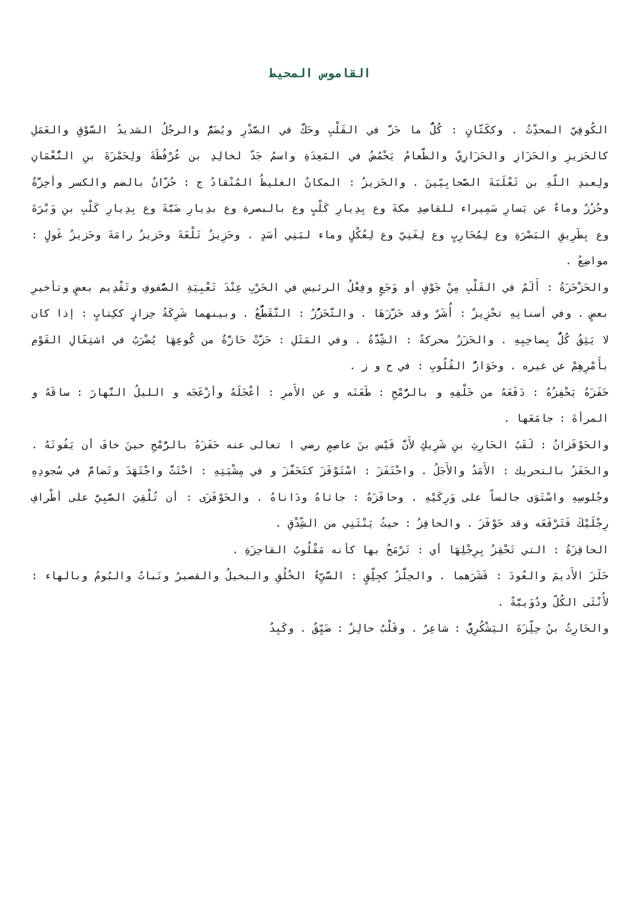القاموس المحيط
الكُوفِيّ المحدِّثُ . وككَتّانٍ : كُلُّ ما حَزَّ في القَلْبِ وحَكَّ في الصَّدْرِ ويُضَمُّ والرجُلُ الشديدُ السَّوْقِ والعَمَلِ كالحَزيزِ والحَزَازِ والحَزَازِيّ والطَّعامُ يَحْمُضُ في المَعِدَةِ واسمُ جَدّ لخالِدِ بن عُرْفُطَةَ ولِحَمْزَةَ بنِ النُّعْمَانِ ولِعبدِ اللّهِ بن ثَعْلَبَةَ الصَّحابِيّينَ . والحَزيزُ : المكانُ الغليظُ المُنْقادُ ج : حُزّانٌ بالضم والكسر وأحِزَّةٌ وحُزُزٌ وماءٌ عن يَسارِ سَمِيراء للقاصِدِ مكةَ وع بِدِيارِ كَلْبٍ وع بالبصرة وع بدِيارِ ضَبَّةَ وع بِدِيارِ كَلْبِ بنِ وَبْرَةَ وع بِطَرِيقِ البَصْرَةِ وع لِمُحَارِبٍ وع لِغَنِيّ وع لِعُكْلٍ وماء لبَنِي أسَدٍ . وحَزِيزُ تَلْعَةَ وحَزيزُ رامَةَ وحَزيزُ غَولٍ : مواضِعُ .
والحَزْحَزَةُ : أَلَمٌ في القَلْبِ مِنْ خَوْفٍ أو وَجَعٍ وفِعْلُ الرئيسِ في الحَرْبِ عِنْدَ تَعْبِيَةِ الصُّفوفِ وتَقْدِيم بعضٍ وتأخيرِ بعضٍ . وفي أسنانِهِ تحْزِيزٌ : أُشَرٌ وقد حَزَّزَهَا . والتَّحَزُّزُ : التَّقَطُّعُ . وبينهما شَرِكَةُ حِزازٍ ككِتابٍ : إذا كان لا يَثِقُ كُلٌّ بِصاحِبِهِ . والحَزَزُ محركةً : الشِّدَّةُ . وفي المَثَلِ : حَزَّتْ حَازَّةٌ من كُوعِهَا يُضْرَبُ في اشتِغَالِ القَوْمِ بأَمْرِهِمْ عن غيره . وحَوَازُّ القُلُوبِ : في ح و ز .
حَفَزَهُ يَحْفِزُهُ : دَفَعَهُ من خَلْفِهِ و بالرُّمْحِ : طَعَنَه و عن الأَمرِ : أعْجَلَهُ وأزْعَجَه و الليلُ النَّهارَ : ساقَهُ و المرأةَ : جامَعَها .
والحَوْفَزانُ : لَقَبُ الحَارِثِ بنِ شَرِيكٍ لأَنَّ قَيْس بنَ عاصِمٍ رضي ا تعالى عنه حَفَزَهُ بالرُّمْحِ حينَ خافَ أن يَفُوتَهُ . والحَفَزُ بالتحريك : الأَمَدُ والأَجَلُ . واحْتَفَزَ : اسْتَوْفَزَ كتَحَفَّزَ و في مِشْيَتِهِ : احْتَثَّ واجْتَهَدَ وتَضامَّ في سُجودِهِ وجُلوسِهِ واسْتَوَى جالساً على وَرِكَيْهِ . وحافَزَهُ : جاثاهُ ودَاناهُ . والحَوْفَزَى : أن تُلْقِيَ الصَّبِيَّ على أطْرافِ رِجْلَيْكَ فَتَرْفَعَه وقد حَوْفَزَ . والحافِزُ : حيثُ يَنْثَنِي من الشِّدْقِ .
الحاقِزَةُ : التي تَحْقِزُ بِرِجْلِهَا أي : تَرْمَحُ بها كأنه مَقْلُوبُ القاحِزَةِ .
حَلَزَ الأَديمَ والعُودَ : قَشَرَهما . والحِلَّزُ كجِلِّقٍ : السَّيِّءُ الخُلُقِ والبخيلُ والقصيرُ ونَباتٌ والبُومُ وبالهاء : لأُنْثَى الكُلّ ودُوَيبَّةٌ .
والحَارِثُ بنُ حِلِّزَةَ اليَشْكُرِيُّ : شاعِرٌ . وقَلْبٌ حالِزٌ : ضَيِّقٌ . وكَبِدٌ